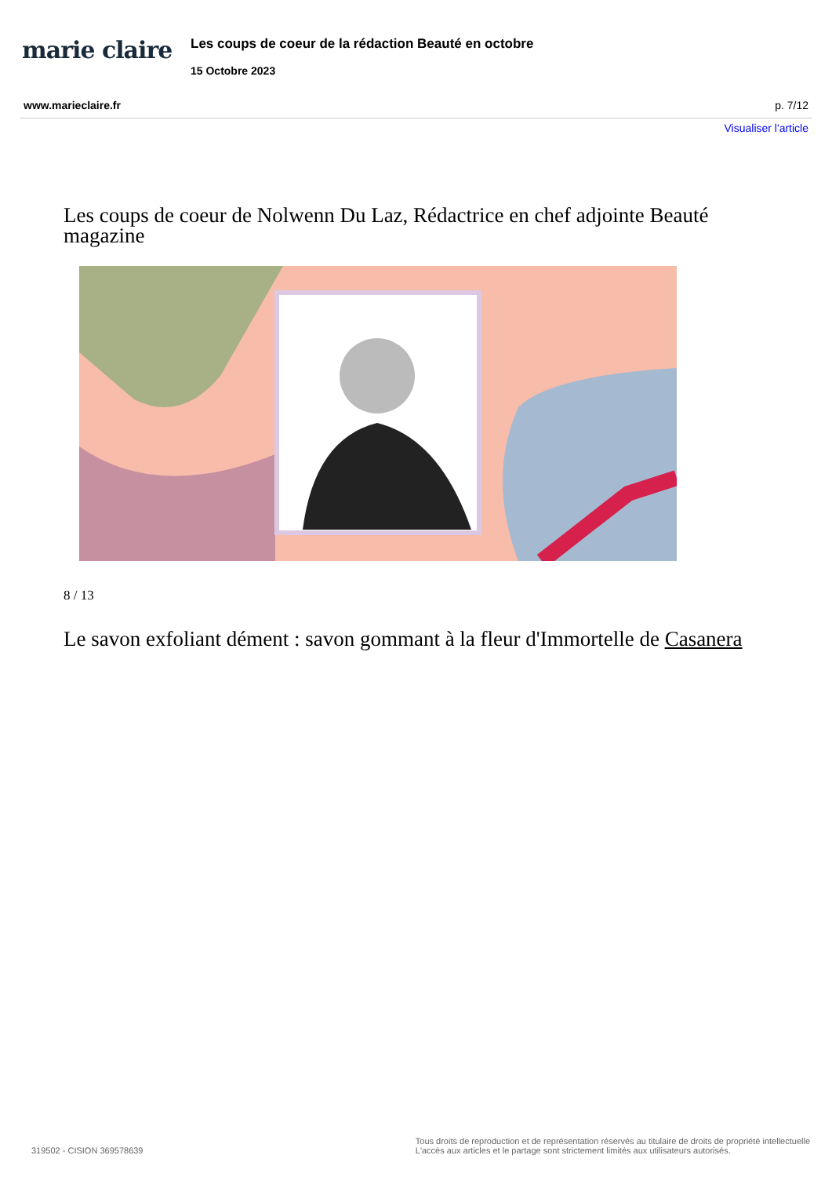marie claire
Les coups de coeur de la rédaction Beauté en octobre
15 Octobre 2023
www.marieclaire.fr p. 7/12
Visualiser l'article
Les coups de coeur de Nolwenn Du Laz, Rédactrice en chef adjointe Beauté magazine
8 / 13
Le savon exfoliant dément : savon gommant à la fleur d'Immortelle de Casanera
319502 - CISION 369578639 Tous droits de reproduction et de représentation réservés au titulaire de droits de propriété intellectuelle
L'accès aux articles et le partage sont strictement limités aux utilisateurs autorisés.